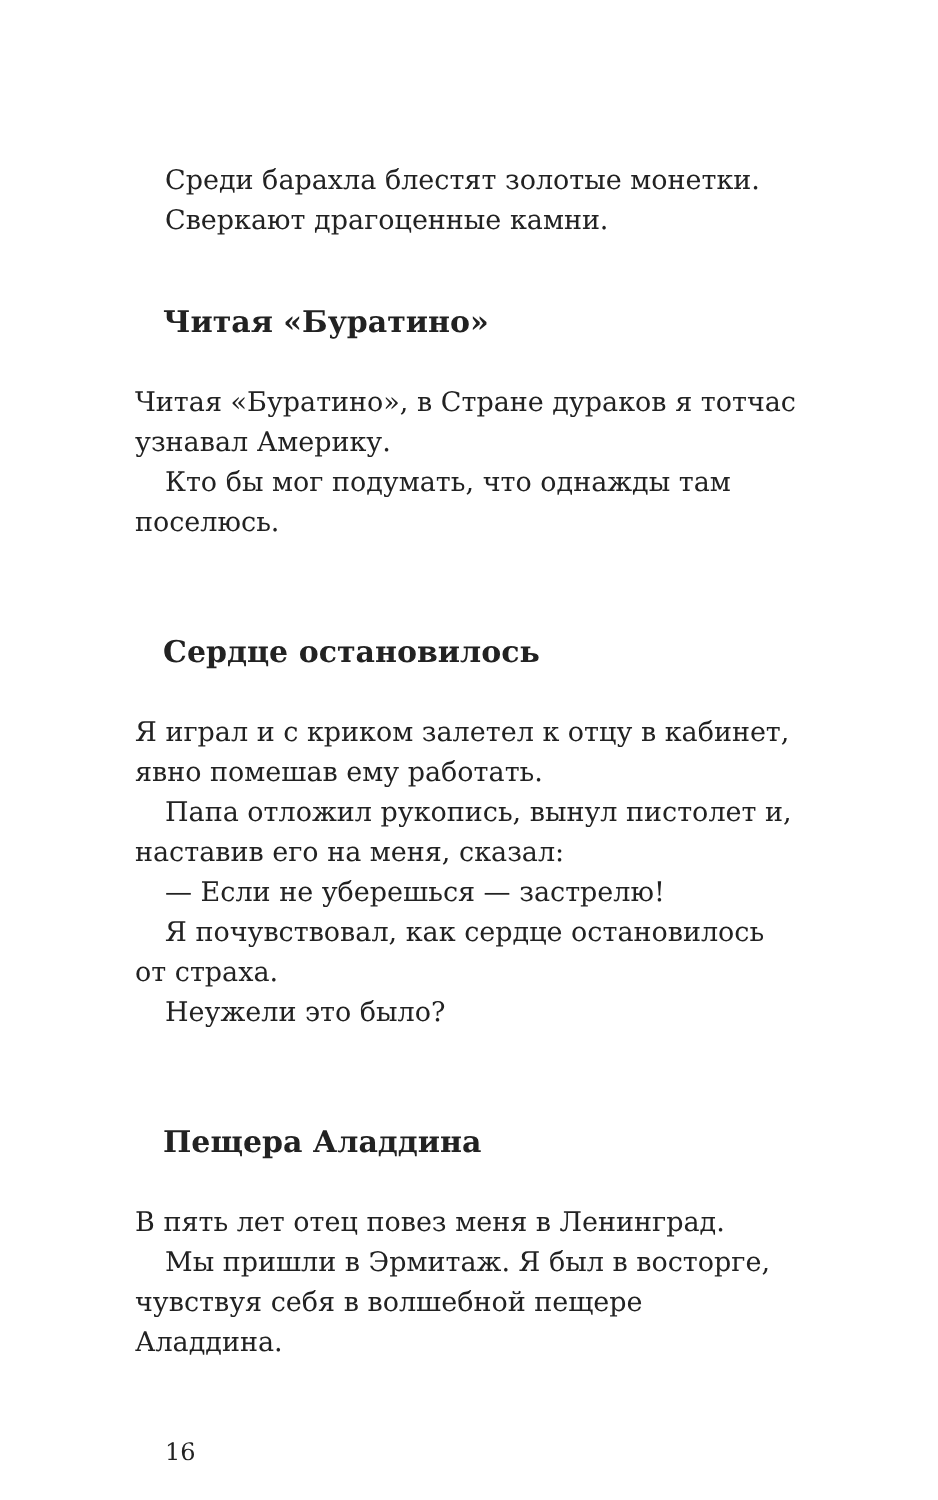Среди барахла блестят золотые монетки.
Сверкают драгоценные камни.
Читая «Буратино»
Читая «Буратино», в Стране дураков я тотчас узнавал Америку.
Кто бы мог подумать, что однажды там поселюсь.
Сердце остановилось
Я играл и с криком залетел к отцу в кабинет, явно помешав ему работать.
Папа отложил рукопись, вынул пистолет и, наставив его на меня, сказал:
— Если не уберешься — застрелю!
Я почувствовал, как сердце остановилось от страха.
Неужели это было?
Пещера Аладдина
В пять лет отец повез меня в Ленинград.
Мы пришли в Эрмитаж. Я был в восторге, чувствуя себя в волшебной пещере Аладдина.
16